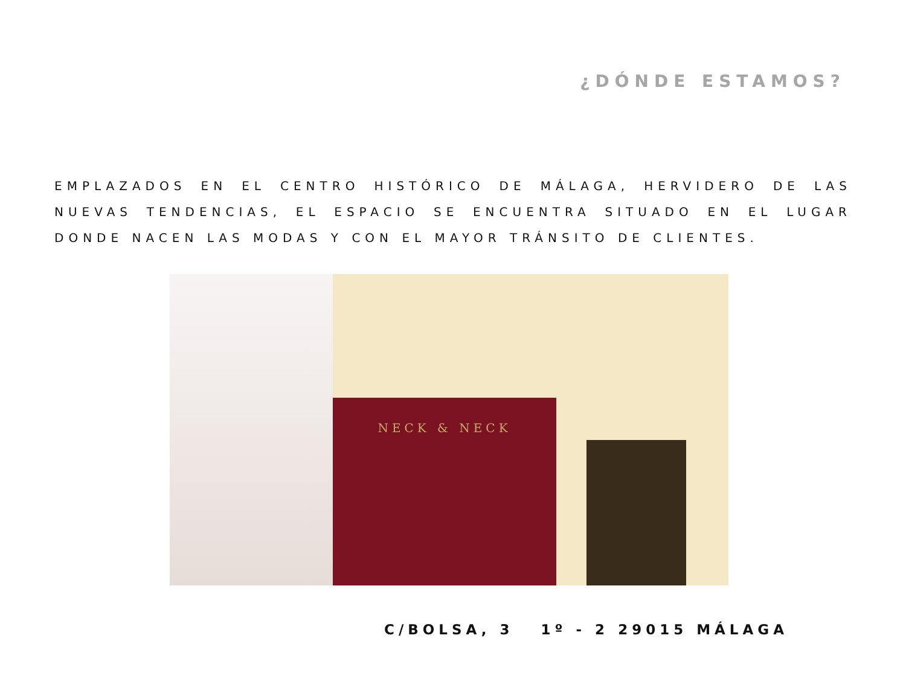¿DÓNDE ESTAMOS?
EMPLAZADOS EN EL CENTRO HISTÓRICO DE MÁLAGA, HERVIDERO DE LAS NUEVAS TENDENCIAS, EL ESPACIO SE ENCUENTRA SITUADO EN EL LUGAR DONDE NACEN LAS MODAS Y CON EL MAYOR TRÁNSITO DE CLIENTES.
NECK & NECK
C/BOLSA, 3 1º - 2 29015 MÁLAGA